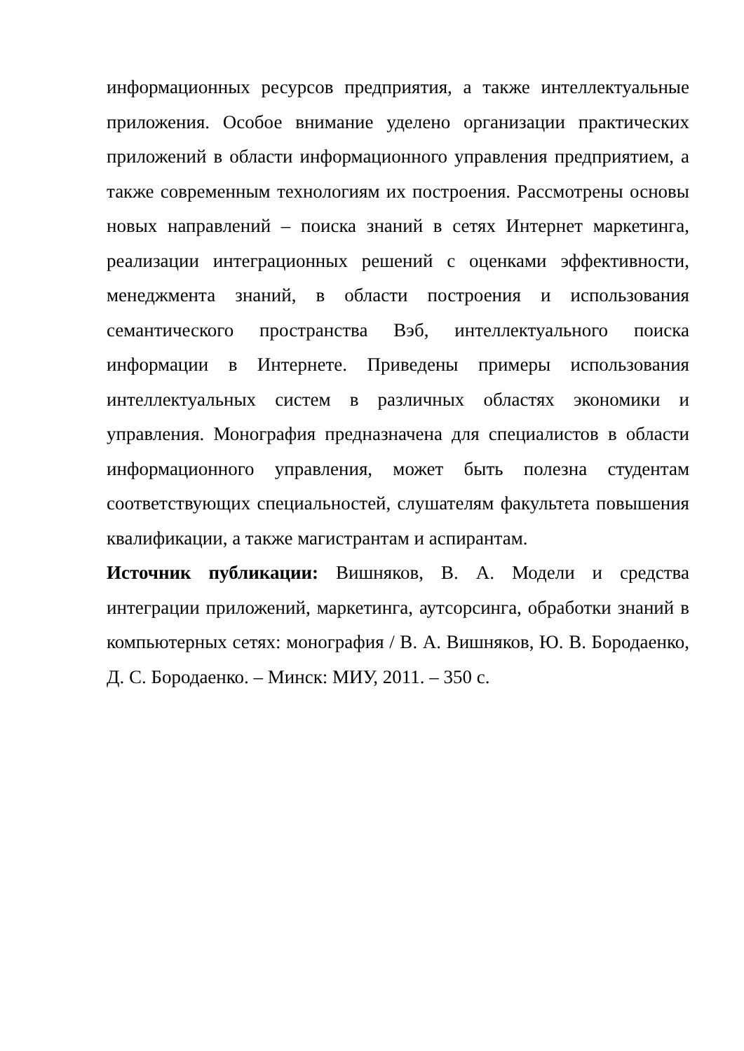информационных ресурсов предприятия, а также интеллектуальные приложения. Особое внимание уделено организации практических приложений в области информационного управления предприятием, а также современным технологиям их построения. Рассмотрены основы новых направлений – поиска знаний в сетях Интернет маркетинга, реализации интеграционных решений с оценками эффективности, менеджмента знаний, в области построения и использования семантического пространства Вэб, интеллектуального поиска информации в Интернете. Приведены примеры использования интеллектуальных систем в различных областях экономики и управления. Монография предназначена для специалистов в области информационного управления, может быть полезна студентам соответствующих специальностей, слушателям факультета повышения квалификации, а также магистрантам и аспирантам.
Источник публикации: Вишняков, В. А. Модели и средства интеграции приложений, маркетинга, аутсорсинга, обработки знаний в компьютерных сетях: монография / В. А. Вишняков, Ю. В. Бородаенко, Д. С. Бородаенко. – Минск: МИУ, 2011. – 350 с.